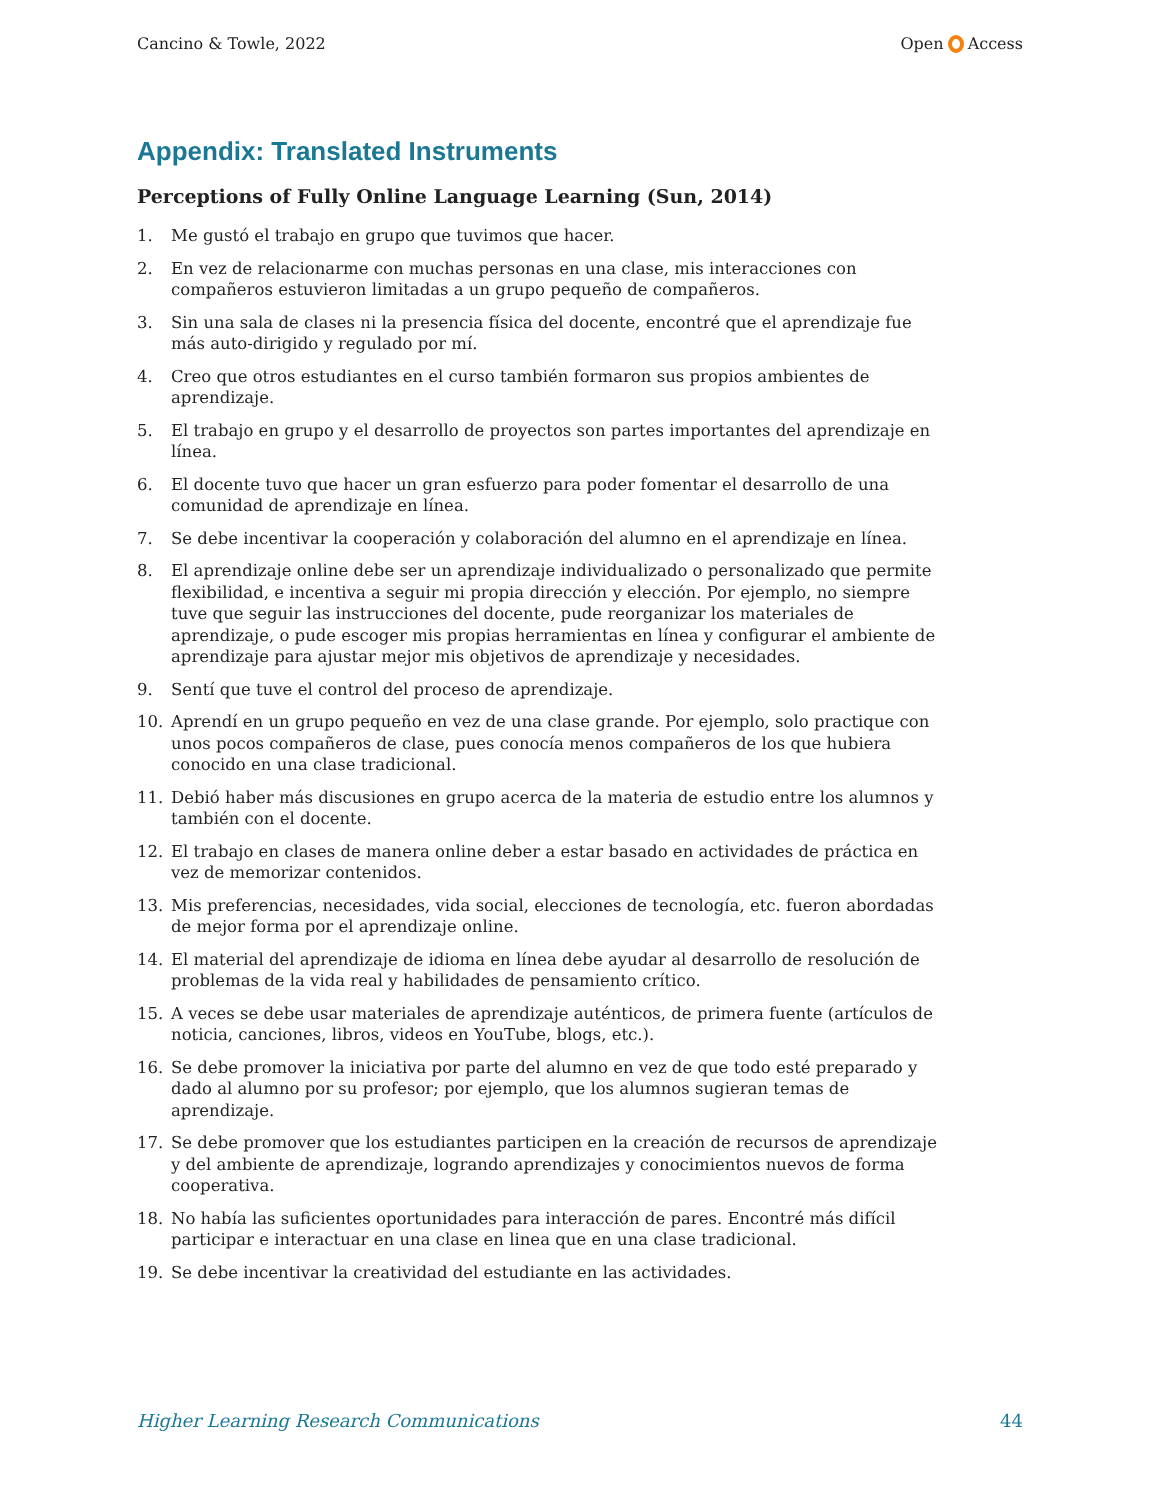Cancino & Towle, 2022 Open Access
Appendix: Translated Instruments
Perceptions of Fully Online Language Learning (Sun, 2014)
1. Me gustó el trabajo en grupo que tuvimos que hacer.
2. En vez de relacionarme con muchas personas en una clase, mis interacciones con compañeros estuvieron limitadas a un grupo pequeño de compañeros.
3. Sin una sala de clases ni la presencia física del docente, encontré que el aprendizaje fue más auto-dirigido y regulado por mí.
4. Creo que otros estudiantes en el curso también formaron sus propios ambientes de aprendizaje.
5. El trabajo en grupo y el desarrollo de proyectos son partes importantes del aprendizaje en línea.
6. El docente tuvo que hacer un gran esfuerzo para poder fomentar el desarrollo de una comunidad de aprendizaje en línea.
7. Se debe incentivar la cooperación y colaboración del alumno en el aprendizaje en línea.
8. El aprendizaje online debe ser un aprendizaje individualizado o personalizado que permite flexibilidad, e incentiva a seguir mi propia dirección y elección. Por ejemplo, no siempre tuve que seguir las instrucciones del docente, pude reorganizar los materiales de aprendizaje, o pude escoger mis propias herramientas en línea y configurar el ambiente de aprendizaje para ajustar mejor mis objetivos de aprendizaje y necesidades.
9. Sentí que tuve el control del proceso de aprendizaje.
10. Aprendí en un grupo pequeño en vez de una clase grande. Por ejemplo, solo practique con unos pocos compañeros de clase, pues conocía menos compañeros de los que hubiera conocido en una clase tradicional.
11. Debió haber más discusiones en grupo acerca de la materia de estudio entre los alumnos y también con el docente.
12. El trabajo en clases de manera online deber a estar basado en actividades de práctica en vez de memorizar contenidos.
13. Mis preferencias, necesidades, vida social, elecciones de tecnología, etc. fueron abordadas de mejor forma por el aprendizaje online.
14. El material del aprendizaje de idioma en línea debe ayudar al desarrollo de resolución de problemas de la vida real y habilidades de pensamiento crítico.
15. A veces se debe usar materiales de aprendizaje auténticos, de primera fuente (artículos de noticia, canciones, libros, videos en YouTube, blogs, etc.).
16. Se debe promover la iniciativa por parte del alumno en vez de que todo esté preparado y dado al alumno por su profesor; por ejemplo, que los alumnos sugieran temas de aprendizaje.
17. Se debe promover que los estudiantes participen en la creación de recursos de aprendizaje y del ambiente de aprendizaje, logrando aprendizajes y conocimientos nuevos de forma cooperativa.
18. No había las suficientes oportunidades para interacción de pares. Encontré más difícil participar e interactuar en una clase en linea que en una clase tradicional.
19. Se debe incentivar la creatividad del estudiante en las actividades.
Higher Learning Research Communications 44